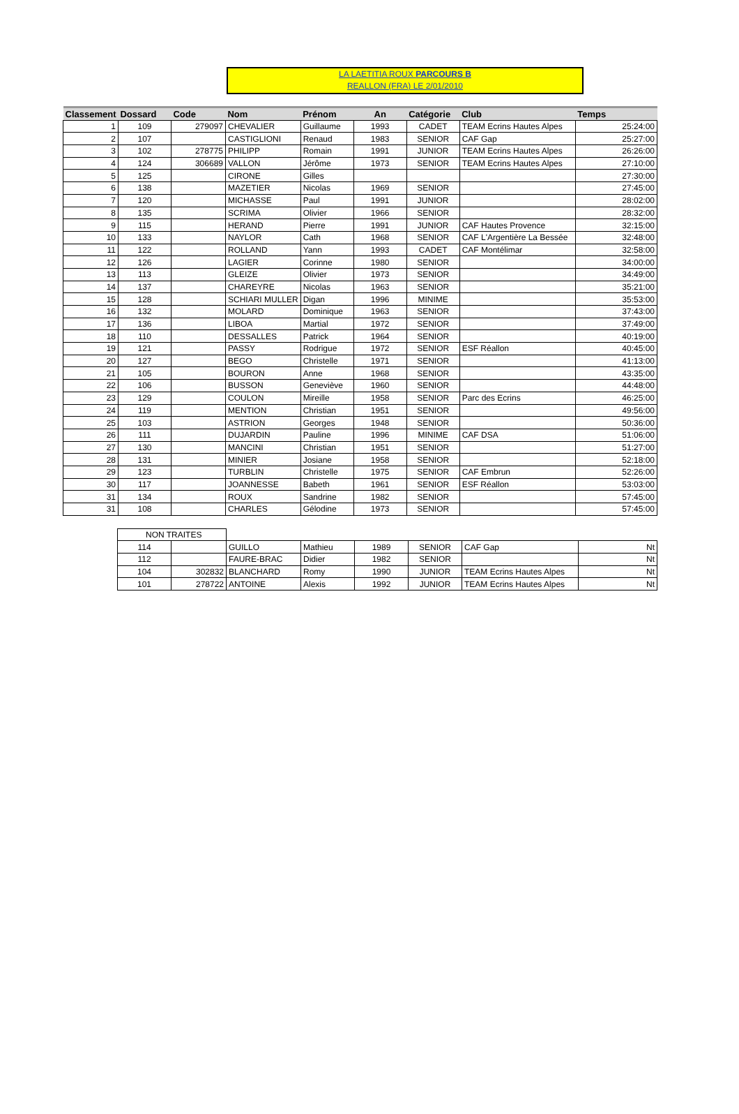LA LAETITIA ROUX PARCOURS B
REALLON (FRA) LE 2/01/2010
| Classement | Dossard | Code | Nom | Prénom | An | Catégorie | Club | Temps |
| --- | --- | --- | --- | --- | --- | --- | --- | --- |
| 1 | 109 | 279097 | CHEVALIER | Guillaume | 1993 | CADET | TEAM Ecrins Hautes Alpes | 25:24:00 |
| 2 | 107 | | CASTIGLIONI | Renaud | 1983 | SENIOR | CAF Gap | 25:27:00 |
| 3 | 102 | 278775 | PHILIPP | Romain | 1991 | JUNIOR | TEAM Ecrins Hautes Alpes | 26:26:00 |
| 4 | 124 | 306689 | VALLON | Jérôme | 1973 | SENIOR | TEAM Ecrins Hautes Alpes | 27:10:00 |
| 5 | 125 | | CIRONE | Gilles | | | | 27:30:00 |
| 6 | 138 | | MAZETIER | Nicolas | 1969 | SENIOR | | 27:45:00 |
| 7 | 120 | | MICHASSE | Paul | 1991 | JUNIOR | | 28:02:00 |
| 8 | 135 | | SCRIMA | Olivier | 1966 | SENIOR | | 28:32:00 |
| 9 | 115 | | HERAND | Pierre | 1991 | JUNIOR | CAF Hautes Provence | 32:15:00 |
| 10 | 133 | | NAYLOR | Cath | 1968 | SENIOR | CAF L'Argentière La Bessée | 32:48:00 |
| 11 | 122 | | ROLLAND | Yann | 1993 | CADET | CAF Montélimar | 32:58:00 |
| 12 | 126 | | LAGIER | Corinne | 1980 | SENIOR | | 34:00:00 |
| 13 | 113 | | GLEIZE | Olivier | 1973 | SENIOR | | 34:49:00 |
| 14 | 137 | | CHAREYRE | Nicolas | 1963 | SENIOR | | 35:21:00 |
| 15 | 128 | | SCHIARI MULLER | Digan | 1996 | MINIME | | 35:53:00 |
| 16 | 132 | | MOLARD | Dominique | 1963 | SENIOR | | 37:43:00 |
| 17 | 136 | | LIBOA | Martial | 1972 | SENIOR | | 37:49:00 |
| 18 | 110 | | DESSALLES | Patrick | 1964 | SENIOR | | 40:19:00 |
| 19 | 121 | | PASSY | Rodrigue | 1972 | SENIOR | ESF Réallon | 40:45:00 |
| 20 | 127 | | BEGO | Christelle | 1971 | SENIOR | | 41:13:00 |
| 21 | 105 | | BOURON | Anne | 1968 | SENIOR | | 43:35:00 |
| 22 | 106 | | BUSSON | Geneviève | 1960 | SENIOR | | 44:48:00 |
| 23 | 129 | | COULON | Mireille | 1958 | SENIOR | Parc des Ecrins | 46:25:00 |
| 24 | 119 | | MENTION | Christian | 1951 | SENIOR | | 49:56:00 |
| 25 | 103 | | ASTRION | Georges | 1948 | SENIOR | | 50:36:00 |
| 26 | 111 | | DUJARDIN | Pauline | 1996 | MINIME | CAF DSA | 51:06:00 |
| 27 | 130 | | MANCINI | Christian | 1951 | SENIOR | | 51:27:00 |
| 28 | 131 | | MINIER | Josiane | 1958 | SENIOR | | 52:18:00 |
| 29 | 123 | | TURBLIN | Christelle | 1975 | SENIOR | CAF Embrun | 52:26:00 |
| 30 | 117 | | JOANNESSE | Babeth | 1961 | SENIOR | ESF Réallon | 53:03:00 |
| 31 | 134 | | ROUX | Sandrine | 1982 | SENIOR | | 57:45:00 |
| 31 | 108 | | CHARLES | Gélodine | 1973 | SENIOR | | 57:45:00 |
| NON TRAITES | | | | | | | |
| 114 | | GUILLO | Mathieu | 1989 | SENIOR | CAF Gap | Nt |
| 112 | | FAURE-BRAC | Didier | 1982 | SENIOR | | Nt |
| 104 | 302832 | BLANCHARD | Romy | 1990 | JUNIOR | TEAM Ecrins Hautes Alpes | Nt |
| 101 | 278722 | ANTOINE | Alexis | 1992 | JUNIOR | TEAM Ecrins Hautes Alpes | Nt |